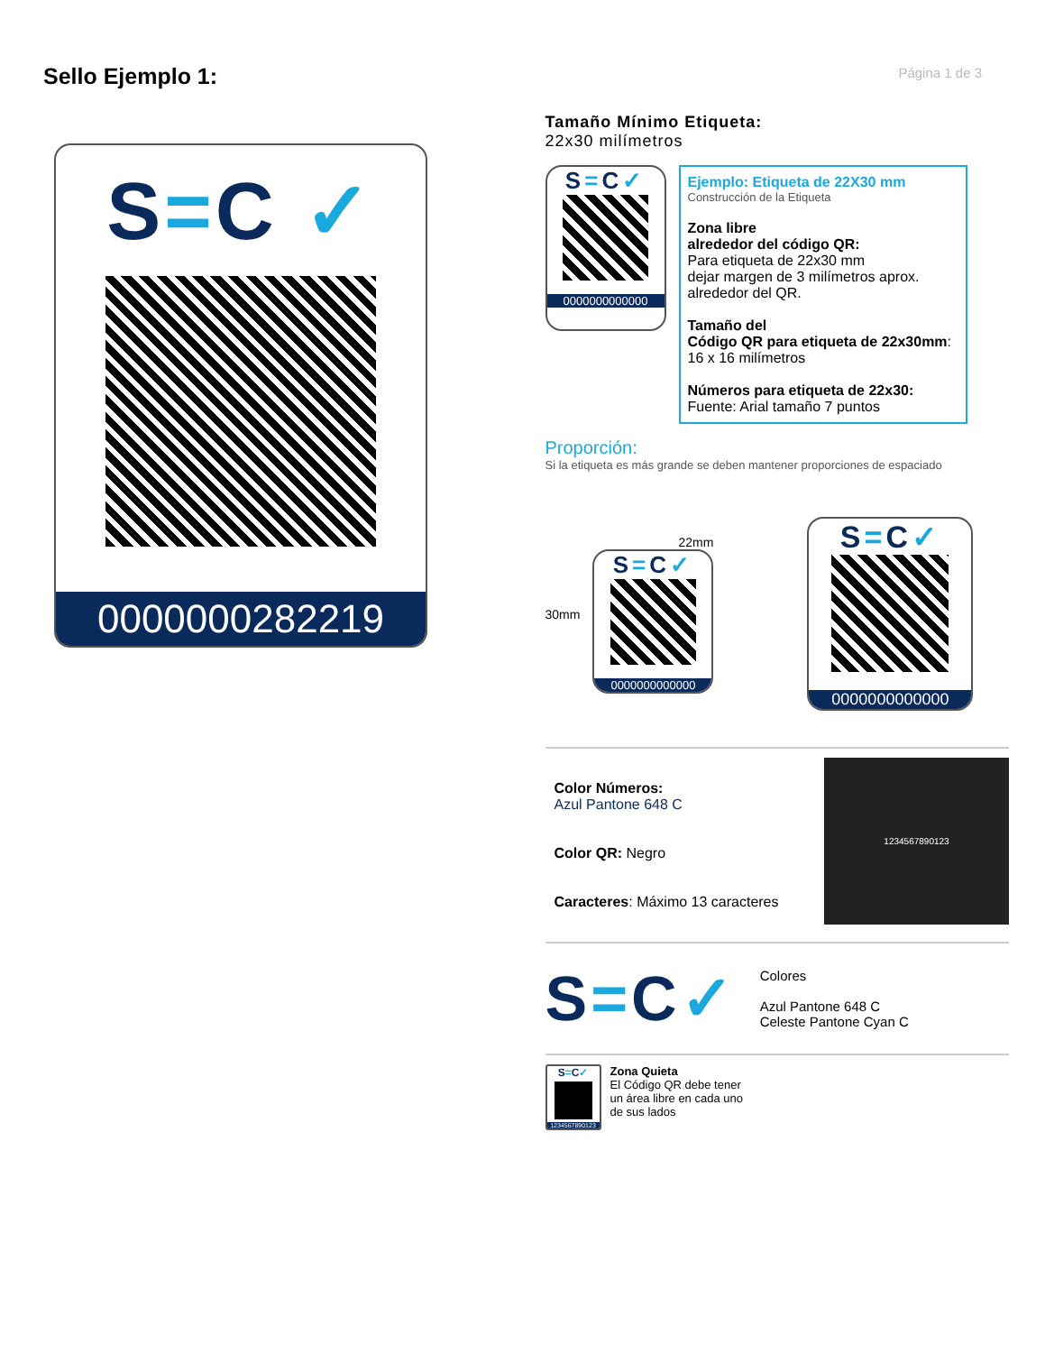Página 1 de 3
Sello Ejemplo 1:
S=C ✓
0000000282219
Tamaño Mínimo Etiqueta:
22x30 milímetros
S=C✓
0000000000000
Ejemplo: Etiqueta de 22X30 mm
Construcción de la Etiqueta
Zona libre
alrededor del código QR:
Para etiqueta de 22x30 mm
dejar margen de 3 milímetros aprox.
alrededor del QR.
Tamaño del
Código QR para etiqueta de 22x30mm:
16 x 16 milímetros
Números para etiqueta de 22x30:
Fuente: Arial tamaño 7 puntos
Proporción:
Si la etiqueta es más grande se deben mantener proporciones de espaciado
30mm
22mm
S=C✓
0000000000000
S=C✓
0000000000000
Color Números:
Azul Pantone 648 C
Color QR: Negro
Caracteres: Máximo 13 caracteres
1234567890123
S=C✓
Colores
Azul Pantone 648 C
Celeste Pantone Cyan C
S=C✓
1234567890123
Zona Quieta
El Código QR debe tener
un área libre en cada uno
de sus lados